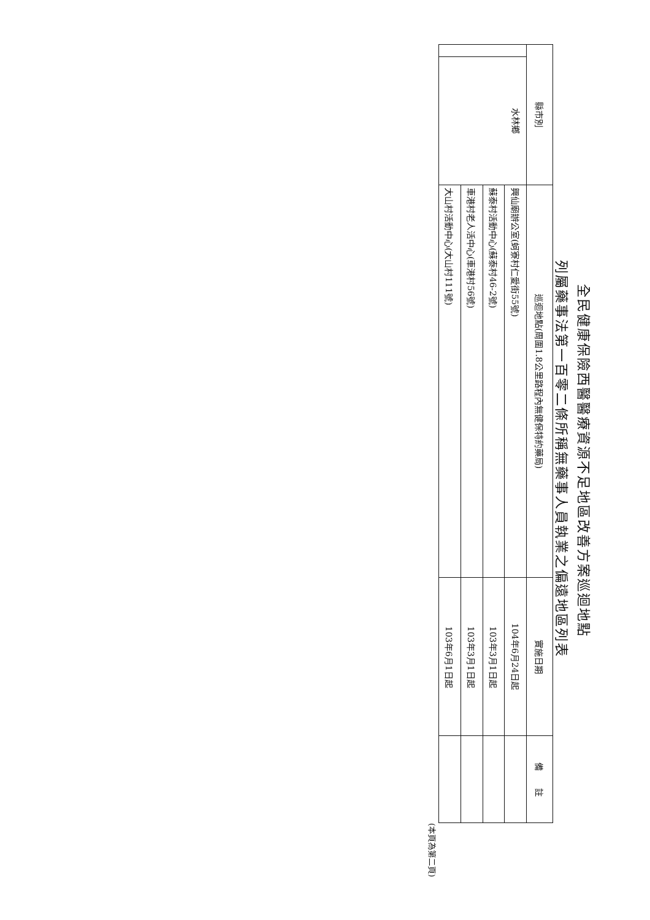全民健康保險西醫醫療資源不足地區改善方案巡迴地點
列屬藥事法第一百零二條所稱無藥事人員執業之偏遠地區列表
| 縣市別 | | 巡迴地點(周圍1.8公里路程內無健保特約藥局) | 實施日期 | 備 註 |
| --- | --- | --- | --- | --- |
| | 水林鄉 | 興仙廟辦公室(蚵寮村仁愛街55號) | 104年6月24日起 | |
| | | 蘇泰村活動中心(蘇泰村46-2號) | 103年3月1日起 | |
| | | 車港村老人活中心(車港村56號) | 103年3月1日起 | |
| | | 大山村活動中心(大山村111號) | 103年6月1日起 | |
(本頁為第二頁)